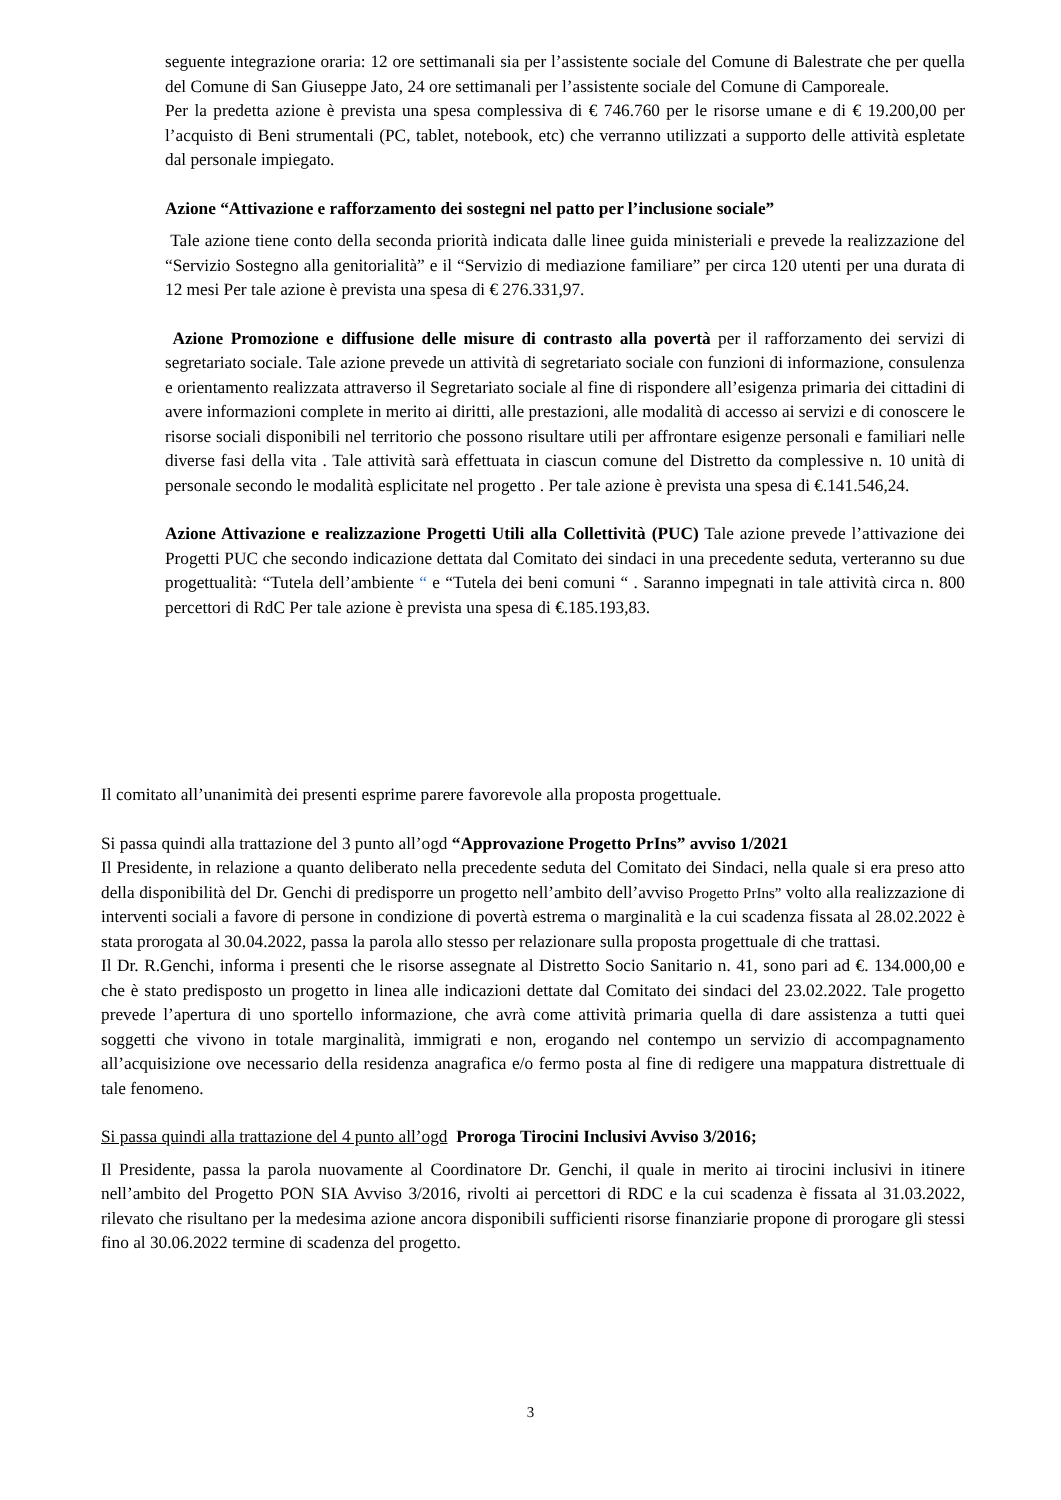seguente integrazione oraria: 12 ore settimanali sia per l’assistente sociale del Comune di Balestrate che per quella del Comune di San Giuseppe Jato, 24 ore settimanali per l’assistente sociale del Comune di Camporeale.
Per la predetta azione è prevista una spesa complessiva di € 746.760 per le risorse umane e di € 19.200,00 per l’acquisto di Beni strumentali (PC, tablet, notebook, etc) che verranno utilizzati a supporto delle attività espletate dal personale impiegato.
Azione “Attivazione e rafforzamento dei sostegni nel patto per l’inclusione sociale”
Tale azione tiene conto della seconda priorità indicata dalle linee guida ministeriali e prevede la realizzazione del “Servizio Sostegno alla genitorialità” e il “Servizio di mediazione familiare” per circa 120 utenti per una durata di 12 mesi Per tale azione è prevista una spesa di € 276.331,97.
Azione Promozione e diffusione delle misure di contrasto alla povertà per il rafforzamento dei servizi di segretariato sociale. Tale azione prevede un attività di segretariato sociale con funzioni di informazione, consulenza e orientamento realizzata attraverso il Segretariato sociale al fine di rispondere all’esigenza primaria dei cittadini di avere informazioni complete in merito ai diritti, alle prestazioni, alle modalità di accesso ai servizi e di conoscere le risorse sociali disponibili nel territorio che possono risultare utili per affrontare esigenze personali e familiari nelle diverse fasi della vita . Tale attività sarà effettuata in ciascun comune del Distretto da complessive n. 10 unità di personale secondo le modalità esplicitate nel progetto . Per tale azione è prevista una spesa di €.141.546,24.
Azione Attivazione e realizzazione Progetti Utili alla Collettività (PUC) Tale azione prevede l’attivazione dei Progetti PUC che secondo indicazione dettata dal Comitato dei sindaci in una precedente seduta, verteranno su due progettualità: “Tutela dell’ambiente “ e “Tutela dei beni comuni “ . Saranno impegnati in tale attività circa n. 800 percettori di RdC Per tale azione è prevista una spesa di €.185.193,83.
Il comitato all’unanimità dei presenti esprime parere favorevole alla proposta progettuale.
Si passa quindi alla trattazione del 3 punto all’ogd “Approvazione Progetto PrIns” avviso 1/2021
Il Presidente, in relazione a quanto deliberato nella precedente seduta del Comitato dei Sindaci, nella quale si era preso atto della disponibilità del Dr. Genchi di predisporre un progetto nell’ambito dell’avviso Progetto PrIns” volto alla realizzazione di interventi sociali a favore di persone in condizione di povertà estrema o marginalità e la cui scadenza fissata al 28.02.2022 è stata prorogata al 30.04.2022, passa la parola allo stesso per relazionare sulla proposta progettuale di che trattasi.
Il Dr. R.Genchi, informa i presenti che le risorse assegnate al Distretto Socio Sanitario n. 41, sono pari ad €. 134.000,00 e che è stato predisposto un progetto in linea alle indicazioni dettate dal Comitato dei sindaci del 23.02.2022. Tale progetto prevede l’apertura di uno sportello informazione, che avrà come attività primaria quella di dare assistenza a tutti quei soggetti che vivono in totale marginalità, immigrati e non, erogando nel contempo un servizio di accompagnamento all’acquisizione ove necessario della residenza anagrafica e/o fermo posta al fine di redigere una mappatura distrettuale di tale fenomeno.
Si passa quindi alla trattazione del 4 punto all’ogd Proroga Tirocini Inclusivi Avviso 3/2016;
Il Presidente, passa la parola nuovamente al Coordinatore Dr. Genchi, il quale in merito ai tirocini inclusivi in itinere nell’ambito del Progetto PON SIA Avviso 3/2016, rivolti ai percettori di RDC e la cui scadenza è fissata al 31.03.2022, rilevato che risultano per la medesima azione ancora disponibili sufficienti risorse finanziarie propone di prorogare gli stessi fino al 30.06.2022 termine di scadenza del progetto.
3